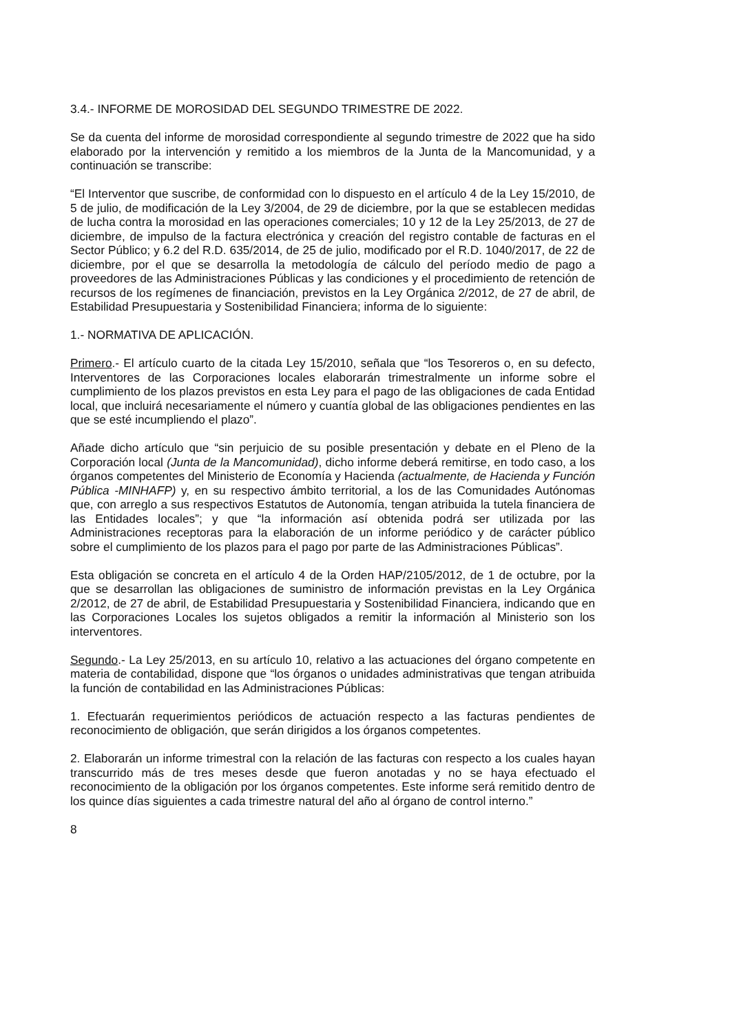3.4.- INFORME DE MOROSIDAD DEL SEGUNDO TRIMESTRE DE 2022.
Se da cuenta del informe de morosidad correspondiente al segundo trimestre de 2022 que ha sido elaborado por la intervención y remitido a los miembros de la Junta de la Mancomunidad, y a continuación se transcribe:
“El Interventor que suscribe, de conformidad con lo dispuesto en el artículo 4 de la Ley 15/2010, de 5 de julio, de modificación de la Ley 3/2004, de 29 de diciembre, por la que se establecen medidas de lucha contra la morosidad en las operaciones comerciales; 10 y 12 de la Ley 25/2013, de 27 de diciembre, de impulso de la factura electrónica y creación del registro contable de facturas en el Sector Público; y 6.2 del R.D. 635/2014, de 25 de julio, modificado por el R.D. 1040/2017, de 22 de diciembre, por el que se desarrolla la metodología de cálculo del período medio de pago a proveedores de las Administraciones Públicas y las condiciones y el procedimiento de retención de recursos de los regímenes de financiación, previstos en la Ley Orgánica 2/2012, de 27 de abril, de Estabilidad Presupuestaria y Sostenibilidad Financiera; informa de lo siguiente:
1.- NORMATIVA DE APLICACIÓN.
Primero.- El artículo cuarto de la citada Ley 15/2010, señala que “los Tesoreros o, en su defecto, Interventores de las Corporaciones locales elaborarán trimestralmente un informe sobre el cumplimiento de los plazos previstos en esta Ley para el pago de las obligaciones de cada Entidad local, que incluirá necesariamente el número y cuantía global de las obligaciones pendientes en las que se esté incumpliendo el plazo”.
Añade dicho artículo que “sin perjuicio de su posible presentación y debate en el Pleno de la Corporación local (Junta de la Mancomunidad), dicho informe deberá remitirse, en todo caso, a los órganos competentes del Ministerio de Economía y Hacienda (actualmente, de Hacienda y Función Pública -MINHAFP) y, en su respectivo ámbito territorial, a los de las Comunidades Autónomas que, con arreglo a sus respectivos Estatutos de Autonomía, tengan atribuida la tutela financiera de las Entidades locales”; y que “la información así obtenida podrá ser utilizada por las Administraciones receptoras para la elaboración de un informe periódico y de carácter público sobre el cumplimiento de los plazos para el pago por parte de las Administraciones Públicas”.
Esta obligación se concreta en el artículo 4 de la Orden HAP/2105/2012, de 1 de octubre, por la que se desarrollan las obligaciones de suministro de información previstas en la Ley Orgánica 2/2012, de 27 de abril, de Estabilidad Presupuestaria y Sostenibilidad Financiera, indicando que en las Corporaciones Locales los sujetos obligados a remitir la información al Ministerio son los interventores.
Segundo.- La Ley 25/2013, en su artículo 10, relativo a las actuaciones del órgano competente en materia de contabilidad, dispone que “los órganos o unidades administrativas que tengan atribuida la función de contabilidad en las Administraciones Públicas:
1. Efectuarán requerimientos periódicos de actuación respecto a las facturas pendientes de reconocimiento de obligación, que serán dirigidos a los órganos competentes.
2. Elaborarán un informe trimestral con la relación de las facturas con respecto a los cuales hayan transcurrido más de tres meses desde que fueron anotadas y no se haya efectuado el reconocimiento de la obligación por los órganos competentes. Este informe será remitido dentro de los quince días siguientes a cada trimestre natural del año al órgano de control interno.”
8